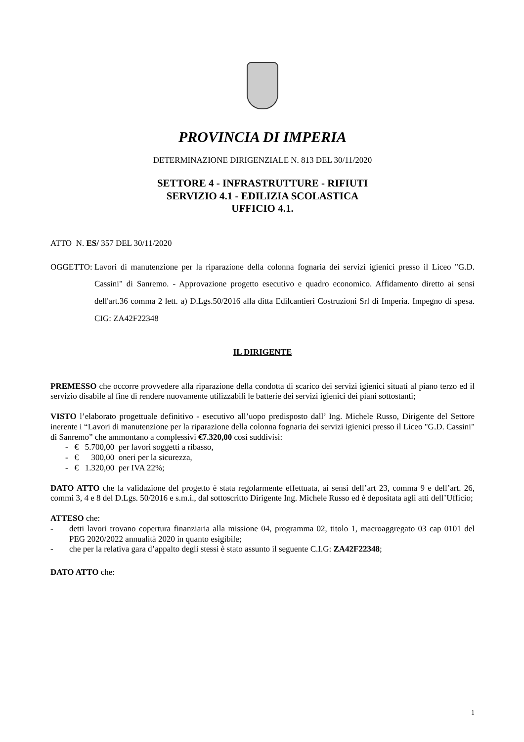PROVINCIA DI IMPERIA
DETERMINAZIONE DIRIGENZIALE N. 813 DEL 30/11/2020
SETTORE 4 - INFRASTRUTTURE - RIFIUTI
SERVIZIO 4.1 - EDILIZIA SCOLASTICA
UFFICIO 4.1.
ATTO N. ES/ 357 DEL 30/11/2020
OGGETTO: Lavori di manutenzione per la riparazione della colonna fognaria dei servizi igienici presso il Liceo "G.D. Cassini" di Sanremo. - Approvazione progetto esecutivo e quadro economico. Affidamento diretto ai sensi dell'art.36 comma 2 lett. a) D.Lgs.50/2016 alla ditta Edilcantieri Costruzioni Srl di Imperia. Impegno di spesa. CIG: ZA42F22348
IL DIRIGENTE
PREMESSO che occorre provvedere alla riparazione della condotta di scarico dei servizi igienici situati al piano terzo ed il servizio disabile al fine di rendere nuovamente utilizzabili le batterie dei servizi igienici dei piani sottostanti;
VISTO l’elaborato progettuale definitivo - esecutivo all’uopo predisposto dall’ Ing. Michele Russo, Dirigente del Settore inerente i “Lavori di manutenzione per la riparazione della colonna fognaria dei servizi igienici presso il Liceo "G.D. Cassini" di Sanremo” che ammontano a complessivi €7.320,00 così suddivisi:
- € 5.700,00 per lavori soggetti a ribasso,
- € 300,00 oneri per la sicurezza,
- € 1.320,00 per IVA 22%;
DATO ATTO che la validazione del progetto è stata regolarmente effettuata, ai sensi dell’art 23, comma 9 e dell’art. 26, commi 3, 4 e 8 del D.Lgs. 50/2016 e s.m.i., dal sottoscritto Dirigente Ing. Michele Russo ed è depositata agli atti dell’Ufficio;
ATTESO che:
- detti lavori trovano copertura finanziaria alla missione 04, programma 02, titolo 1, macroaggregato 03 cap 0101 del PEG 2020/2022 annualità 2020 in quanto esigibile;
- che per la relativa gara d’appalto degli stessi è stato assunto il seguente C.I.G: ZA42F22348;
DATO ATTO che:
1